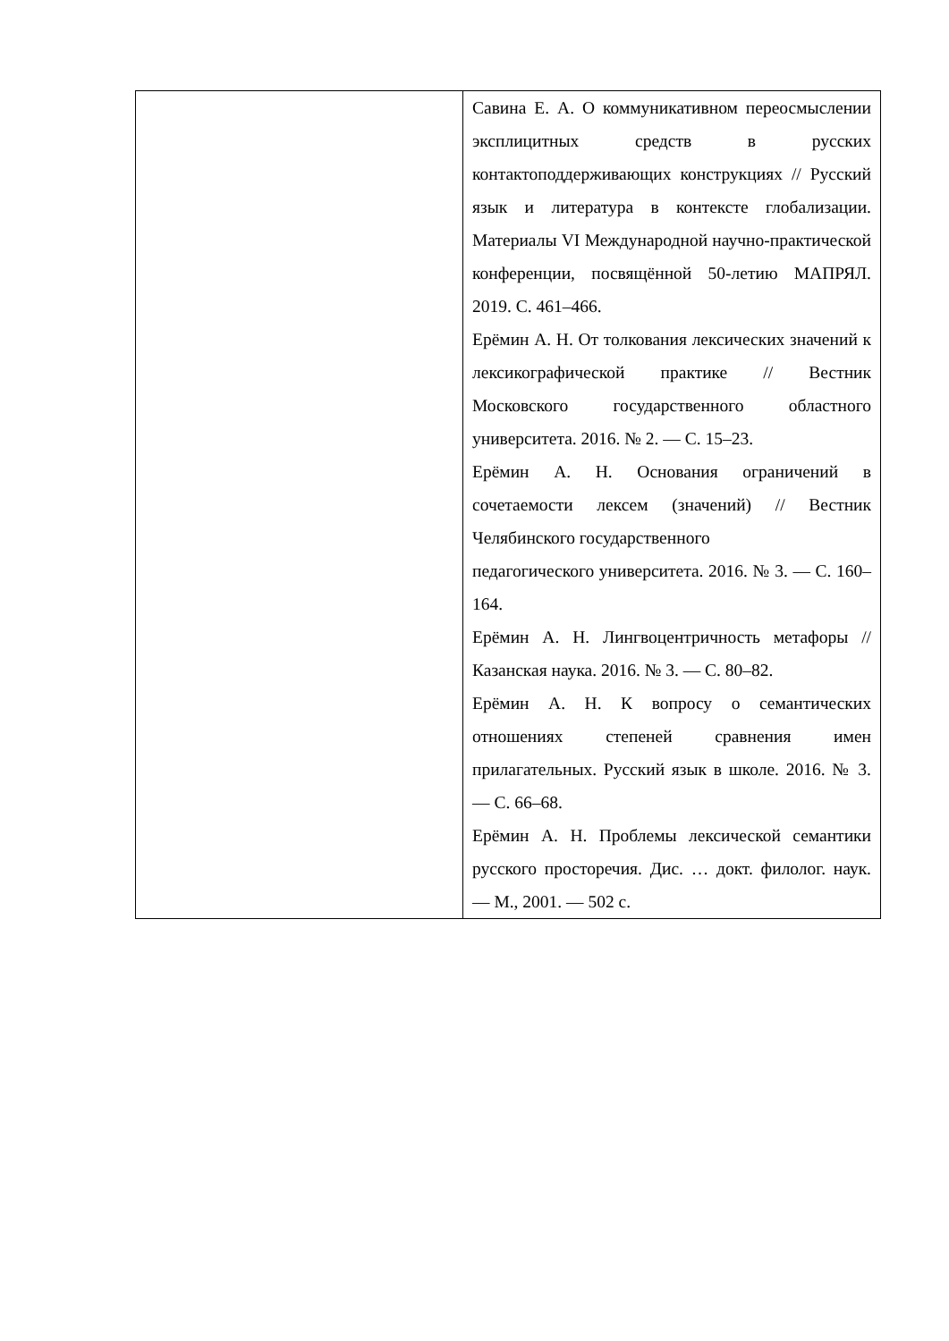| | Савина Е. А. О коммуникативном переосмыслении эксплицитных средств в русских контактоподдерживающих конструкциях // Русский язык и литература в контексте глобализации. Материалы VI Международной научно-практической конференции, посвящённой 50-летию МАПРЯЛ. 2019. С. 461–466. Ерёмин А. Н. От толкования лексических значений к лексикографической практике // Вестник Московского государственного областного университета. 2016. № 2. — С. 15–23. Ерёмин А. Н. Основания ограничений в сочетаемости лексем (значений) // Вестник Челябинского государственного педагогического университета. 2016. № 3. — С. 160–164. Ерёмин А. Н. Лингвоцентричность метафоры // Казанская наука. 2016. № 3. — С. 80–82. Ерёмин А. Н. К вопросу о семантических отношениях степеней сравнения имен прилагательных. Русский язык в школе. 2016. № 3. — С. 66–68. Ерёмин А. Н. Проблемы лексической семантики русского просторечия. Дис. … докт. филолог. наук. — М., 2001. — 502 с. |